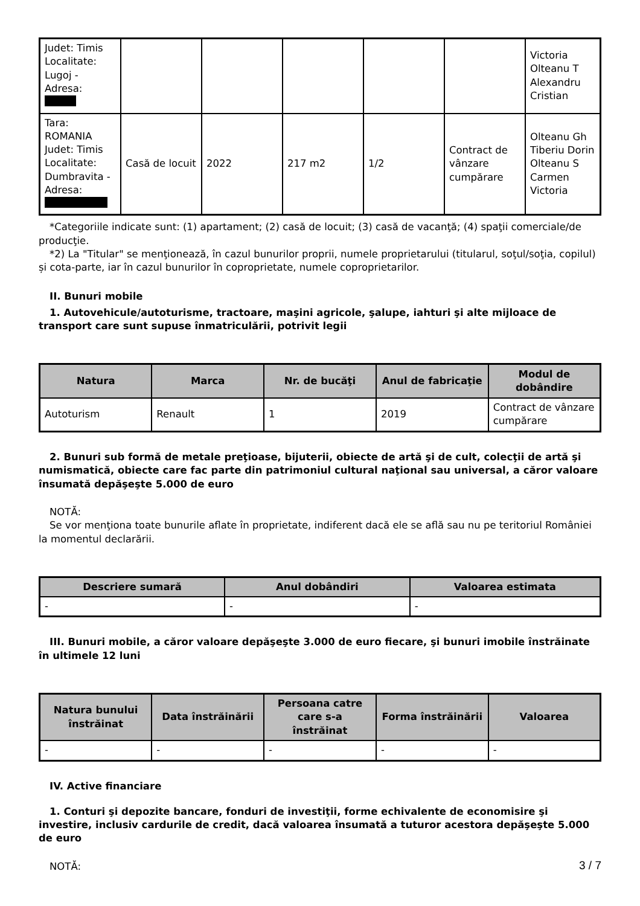| Judet: Timis Localitate: Lugoj - Adresa: | | | | | | Victoria Olteanu T Alexandru Cristian |
| Tara: ROMANIA Judet: Timis Localitate: Dumbravita - Adresa: | Casă de locuit | 2022 | 217 m2 | 1/2 | Contract de vânzare cumpărare | Olteanu Gh Tiberiu Dorin Olteanu S Carmen Victoria |
*Categoriile indicate sunt: (1) apartament; (2) casă de locuit; (3) casă de vacanţă; (4) spaţii comerciale/de producţie.
*2) La "Titular" se menţionează, în cazul bunurilor proprii, numele proprietarului (titularul, soţul/soţia, copilul) și cota-parte, iar în cazul bunurilor în coproprietate, numele coproprietarilor.
II. Bunuri mobile
1. Autovehicule/autoturisme, tractoare, maşini agricole, şalupe, iahturi şi alte mijloace de transport care sunt supuse înmatriculării, potrivit legii
| Natura | Marca | Nr. de bucăţi | Anul de fabricaţie | Modul de dobândire |
| --- | --- | --- | --- | --- |
| Autoturism | Renault | 1 | 2019 | Contract de vânzare cumpărare |
2. Bunuri sub formă de metale preţioase, bijuterii, obiecte de artă şi de cult, colecţii de artă şi numismatică, obiecte care fac parte din patrimoniul cultural naţional sau universal, a căror valoare însumată depăşeşte 5.000 de euro
NOTĂ:
Se vor menţiona toate bunurile aflate în proprietate, indiferent dacă ele se află sau nu pe teritoriul României la momentul declarării.
| Descriere sumară | Anul dobândiri | Valoarea estimata |
| --- | --- | --- |
| - | - | - |
III. Bunuri mobile, a căror valoare depăşeşte 3.000 de euro fiecare, şi bunuri imobile înstrăinate în ultimele 12 luni
| Natura bunului înstrăinat | Data înstrăinării | Persoana catre care s-a înstrăinat | Forma înstrăinării | Valoarea |
| --- | --- | --- | --- | --- |
| - | - | - | - | - |
IV. Active financiare
1. Conturi şi depozite bancare, fonduri de investiţii, forme echivalente de economisire şi investire, inclusiv cardurile de credit, dacă valoarea însumată a tuturor acestora depăşeşte 5.000 de euro
NOTĂ:
3 / 7